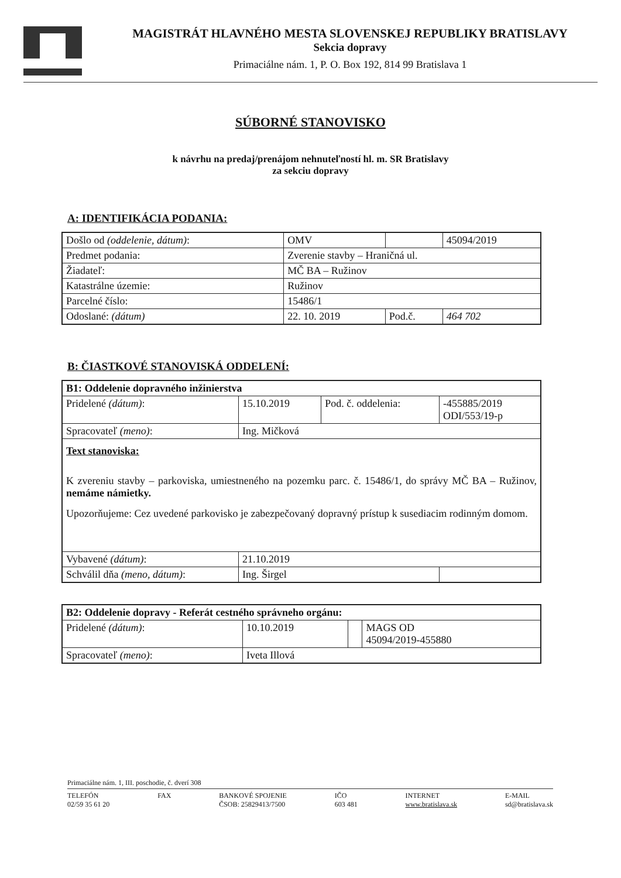MAGISTRÁT HLAVNÉHO MESTA SLOVENSKEJ REPUBLIKY BRATISLAVY
Sekcia dopravy
Primaciálne nám. 1, P. O. Box 192, 814 99 Bratislava 1
SÚBORNÉ STANOVISKO
k návrhu na predaj/prenájom nehnuteľností hl. m. SR Bratislavy
za sekciu dopravy
A: IDENTIFIKÁCIA PODANIA:
| Došlo od (oddelenie, dátum) : | OMV | | 45094/2019 |
| Predmet podania: | Zverenie stavby – Hraničná ul. | | |
| Žiadateľ: | MČ BA – Ružinov | | |
| Katastrálne územie: | Ružinov | | |
| Parcelné číslo: | 15486/1 | | |
| Odoslané: (dátum) | 22. 10. 2019 | Pod.č. | 464 702 |
B: ČIASTKOVÉ STANOVISKÁ ODDELENÍ:
| B1: Oddelenie dopravného inžinierstva | | | |
| Pridelené (dátum) : | 15.10.2019 | Pod. č. oddelenia: | -455885/2019 ODI/553/19-p |
| Spracovateľ (meno) : | Ing. Mičková | | |
| Text stanoviska: K zvereniu stavby – parkoviska, umiestneného na pozemku parc. č. 15486/1, do správy MČ BA – Ružinov, nemáme námietky. Upozorňujeme: Cez uvedené parkovisko je zabezpečovaný dopravný prístup k susediacim rodinným domom. | | | |
| Vybavené (dátum) : | 21.10.2019 | | |
| Schválil dňa (meno, dátum) : | Ing. Širgel | | |
| B2: Oddelenie dopravy - Referát cestného správneho orgánu: | | | |
| Pridelené (dátum) : | 10.10.2019 | | MAGS OD 45094/2019-455880 |
| Spracovateľ (meno) : | Iveta Illová | | |
Primaciálne nám. 1, III. poschodie, č. dverí 308
TELEFÓN
02/59 35 61 20
FAX BANKOVÉ SPOJENIE
ČSOB: 25829413/7500
IČO
603 481
INTERNET
www.bratislava.sk
E-MAIL
sd@bratislava.sk